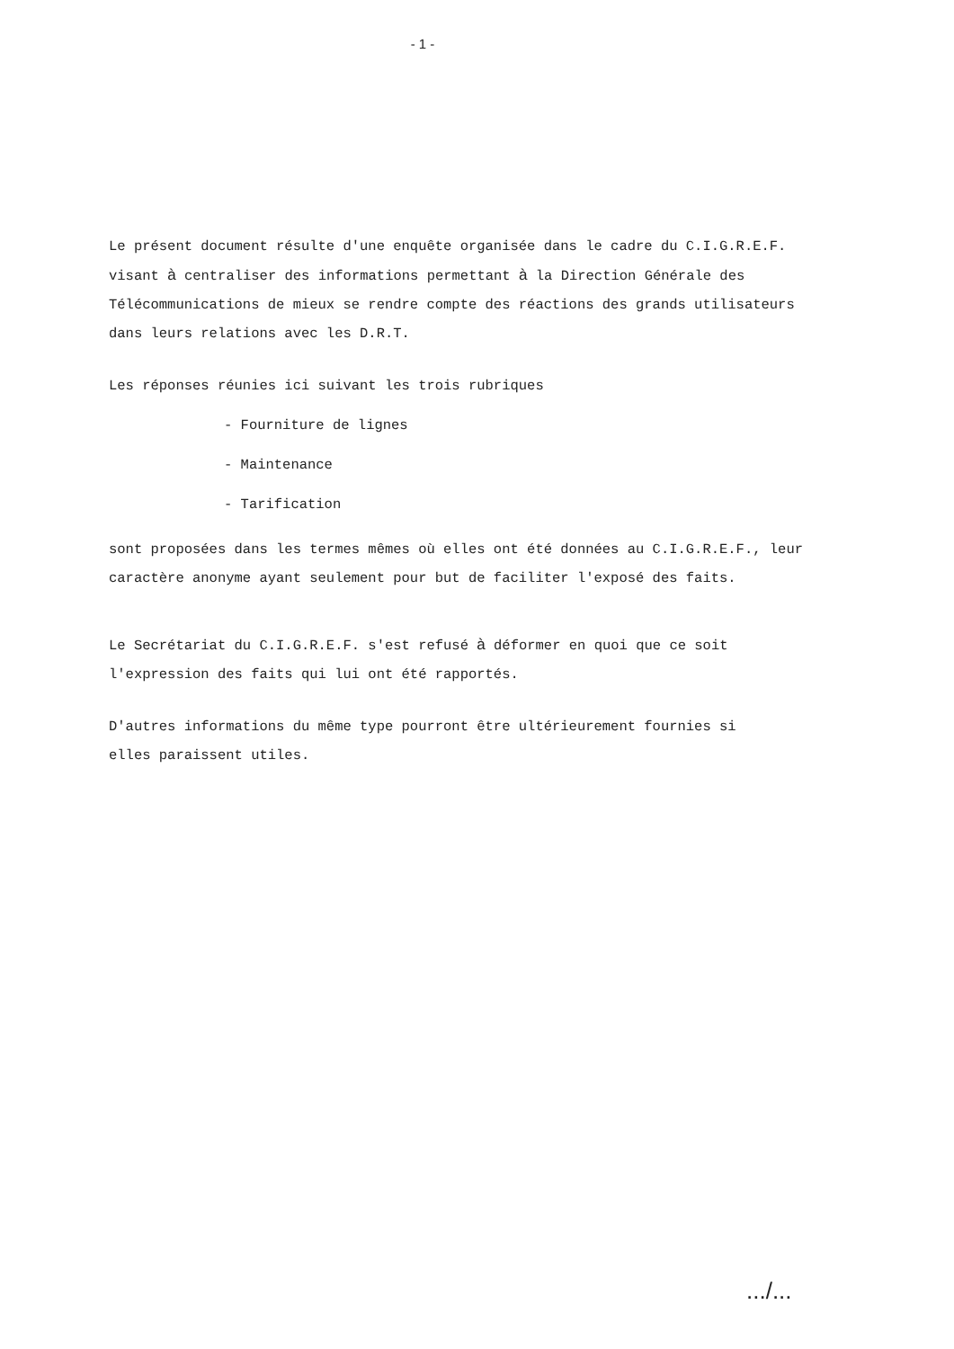- 1 -
Le présent document résulte d'une enquête organisée dans le cadre du C.I.G.R.E.F.
visant à centraliser des informations permettant à la Direction Générale des
Télécommunications de mieux se rendre compte des réactions des grands utilisateurs
dans leurs relations avec les D.R.T.
Les réponses réunies ici suivant les trois rubriques
- Fourniture de lignes
- Maintenance
- Tarification
sont proposées dans les termes mêmes où elles ont été données au C.I.G.R.E.F., leur
caractère anonyme ayant seulement pour but de faciliter l'exposé des faits.
Le Secrétariat du C.I.G.R.E.F. s'est refusé à déformer en quoi que ce soit
l'expression des faits qui lui ont été rapportés.
D'autres informations du même type pourront être ultérieurement fournies si
elles paraissent utiles.
.../...